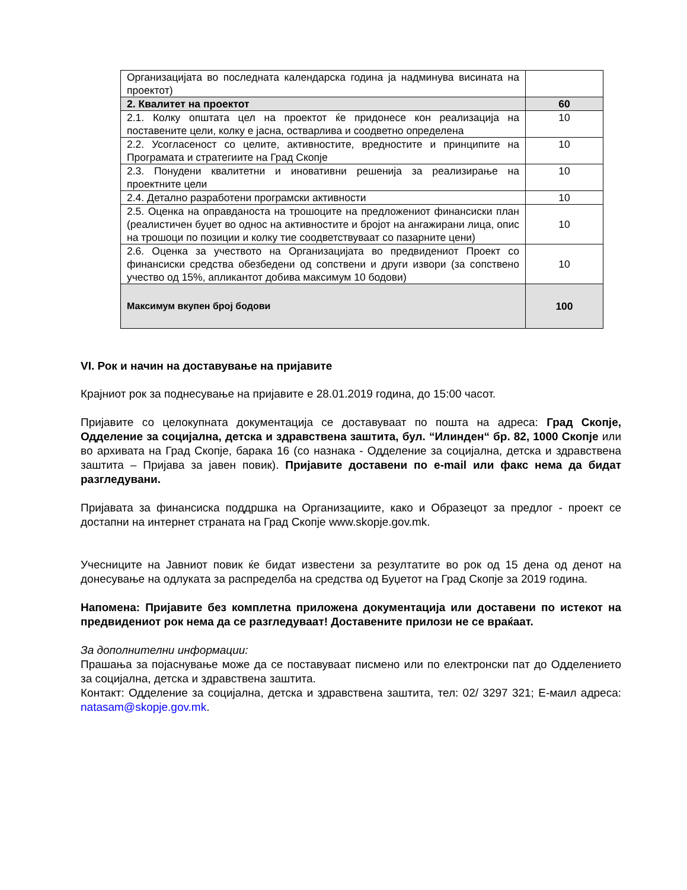| Организацијата во последната календарска година ја надминува висината на проектот) | |
| 2. Квалитет на проектот | 60 |
| 2.1. Колку општата цел на проектот ќе придонесе кон реализација на поставените цели, колку е јасна, остварлива и соодветно определена | 10 |
| 2.2. Усогласеност со целите, активностите, вредностите и принципите на Програмата и стратегиите на Град Скопје | 10 |
| 2.3. Понудени квалитетни и иновативни решенија за реализирање на проектните цели | 10 |
| 2.4. Детално разработени програмски активности | 10 |
| 2.5. Оценка на оправданоста на трошоците на предложениот финансиски план (реалистичен буџет во однос на активностите и бројот на ангажирани лица, опис на трошоци по позиции и колку тие соодветствуваат со пазарните цени) | 10 |
| 2.6. Оценка за учеството на Организацијата во предвидениот Проект со финансиски средства обезбедени од сопствени и други извори (за сопствено учество од 15%, апликантот добива максимум 10 бодови) | 10 |
| Максимум вкупен број бодови | 100 |
VI. Рок и начин на доставување на пријавите
Крајниот рок за поднесување на пријавите е 28.01.2019 година, до 15:00 часот.
Пријавите со целокупната документација се доставуваат по пошта на адреса: Град Скопје, Одделение за социјална, детска и здравствена заштита, бул. “Илинден“ бр. 82, 1000 Скопје или во архивата на Град Скопје, барака 16 (со назнака - Одделение за социјална, детска и здравствена заштита – Пријава за јавен повик). Пријавите доставени по e-mail или факс нема да бидат разгледувани.
Пријавата за финансиска поддршка на Организациите, како и Образецот за предлог - проект се достапни на интернет страната на Град Скопје www.skopje.gov.mk.
Учесниците на Јавниот повик ќе бидат известени за резултатите во рок од 15 дена од денот на донесување на одлуката за распределба на средства од Буџетот на Град Скопје за 2019 година.
Напомена: Пријавите без комплетна приложена документација или доставени по истекот на предвидениот рок нема да се разгледуваат! Доставените прилози не се враќаат.
За дополнителни информации:
Прашања за појаснување може да се поставуваат писмено или по електронски пат до Одделението за социјална, детска и здравствена заштита.
Контакт: Одделение за социјална, детска и здравствена заштита, тел: 02/ 3297 321; Е-маил адреса: natasam@skopje.gov.mk.